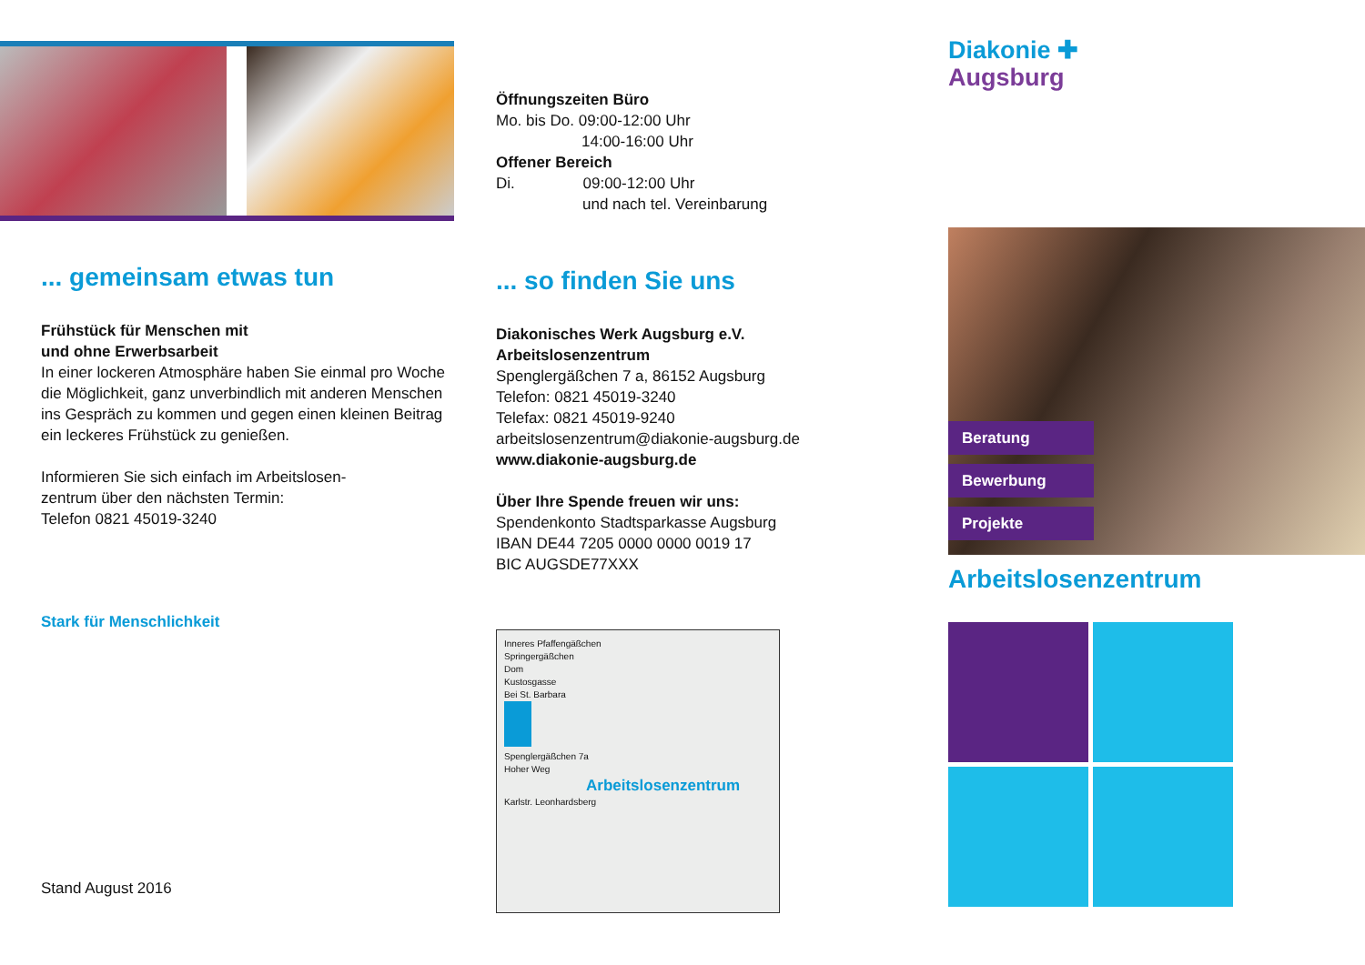... gemeinsam etwas tun
Frühstück für Menschen mit
und ohne Erwerbsarbeit
In einer lockeren Atmosphäre haben Sie einmal pro Woche die Möglichkeit, ganz unverbindlich mit anderen Menschen ins Gespräch zu kommen und gegen einen kleinen Beitrag ein leckeres Frühstück zu genießen.
Informieren Sie sich einfach im Arbeitslosen-
zentrum über den nächsten Termin:
Telefon 0821 45019-3240
Stark für Menschlichkeit
Stand August 2016
Öffnungszeiten Büro
Mo. bis Do. 09:00-12:00 Uhr
14:00-16:00 Uhr
Offener Bereich
Di. 09:00-12:00 Uhr
und nach tel. Vereinbarung
... so finden Sie uns
Diakonisches Werk Augsburg e.V.
Arbeitslosenzentrum
Spenglergäßchen 7 a, 86152 Augsburg
Telefon: 0821 45019-3240
Telefax: 0821 45019-9240
arbeitslosenzentrum@diakonie-augsburg.de
www.diakonie-augsburg.de
Über Ihre Spende freuen wir uns:
Spendenkonto Stadtsparkasse Augsburg
IBAN DE44 7205 0000 0000 0019 17
BIC AUGSDE77XXX
Inneres Pfaffengäßchen
Springergäßchen
Dom
Kustosgasse
Bei St. Barbara
Spenglergäßchen 7a
Hoher Weg
Arbeitslosenzentrum
Karlstr. Leonhardsberg
Diakonie ✚
Augsburg
Beratung
Bewerbung
Projekte
Arbeitslosenzentrum